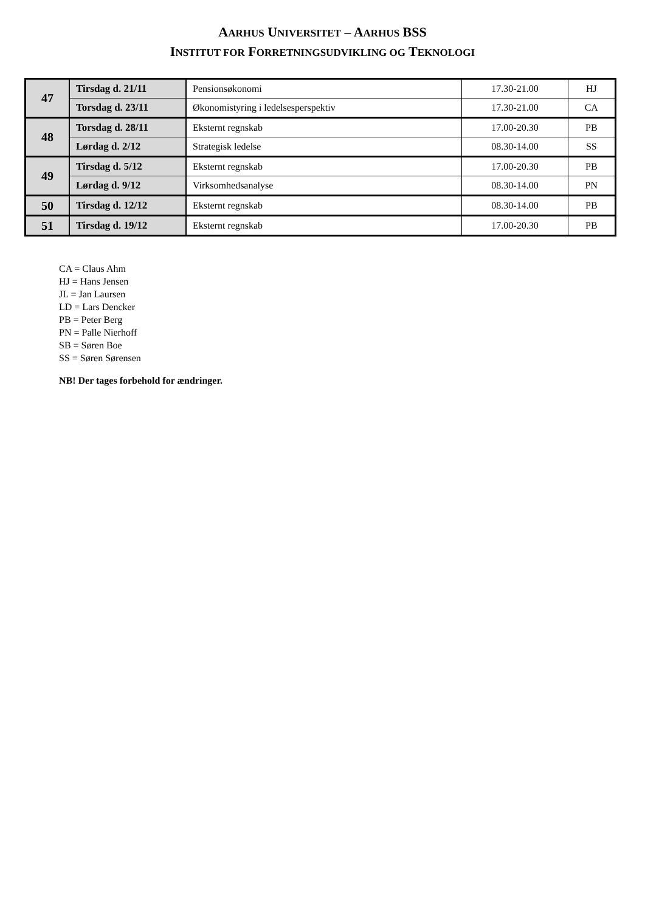AARHUS UNIVERSITET – AARHUS BSS
INSTITUT FOR FORRETNINGSUDVIKLING OG TEKNOLOGI
| 47 | Tirsdag d. 21/11 | Pensionsøkonomi | 17.30-21.00 | HJ |
| | Torsdag d. 23/11 | Økonomistyring i ledelsesperspektiv | 17.30-21.00 | CA |
| 48 | Torsdag d. 28/11 | Eksternt regnskab | 17.00-20.30 | PB |
| | Lørdag d. 2/12 | Strategisk ledelse | 08.30-14.00 | SS |
| 49 | Tirsdag d. 5/12 | Eksternt regnskab | 17.00-20.30 | PB |
| | Lørdag d. 9/12 | Virksomhedsanalyse | 08.30-14.00 | PN |
| 50 | Tirsdag d. 12/12 | Eksternt regnskab | 08.30-14.00 | PB |
| 51 | Tirsdag d. 19/12 | Eksternt regnskab | 17.00-20.30 | PB |
CA = Claus Ahm
HJ = Hans Jensen
JL = Jan Laursen
LD = Lars Dencker
PB = Peter Berg
PN = Palle Nierhoff
SB = Søren Boe
SS = Søren Sørensen
NB! Der tages forbehold for ændringer.